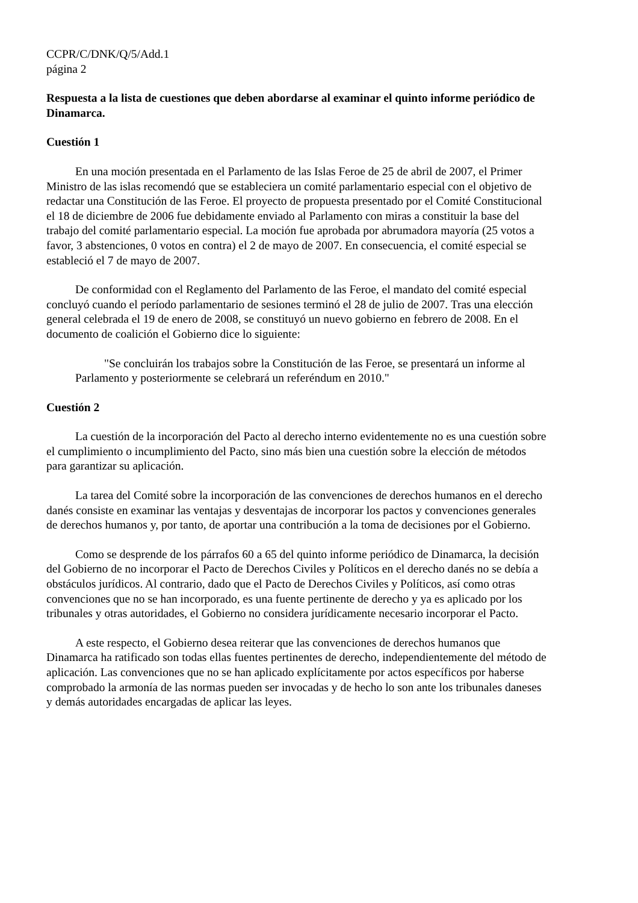CCPR/C/DNK/Q/5/Add.1
página 2
Respuesta a la lista de cuestiones que deben abordarse al examinar el quinto informe periódico de Dinamarca.
Cuestión 1
En una moción presentada en el Parlamento de las Islas Feroe de 25 de abril de 2007, el Primer Ministro de las islas recomendó que se estableciera un comité parlamentario especial con el objetivo de redactar una Constitución de las Feroe. El proyecto de propuesta presentado por el Comité Constitucional el 18 de diciembre de 2006 fue debidamente enviado al Parlamento con miras a constituir la base del trabajo del comité parlamentario especial. La moción fue aprobada por abrumadora mayoría (25 votos a favor, 3 abstenciones, 0 votos en contra) el 2 de mayo de 2007. En consecuencia, el comité especial se estableció el 7 de mayo de 2007.
De conformidad con el Reglamento del Parlamento de las Feroe, el mandato del comité especial concluyó cuando el período parlamentario de sesiones terminó el 28 de julio de 2007. Tras una elección general celebrada el 19 de enero de 2008, se constituyó un nuevo gobierno en febrero de 2008. En el documento de coalición el Gobierno dice lo siguiente:
"Se concluirán los trabajos sobre la Constitución de las Feroe, se presentará un informe al Parlamento y posteriormente se celebrará un referéndum en 2010."
Cuestión 2
La cuestión de la incorporación del Pacto al derecho interno evidentemente no es una cuestión sobre el cumplimiento o incumplimiento del Pacto, sino más bien una cuestión sobre la elección de métodos para garantizar su aplicación.
La tarea del Comité sobre la incorporación de las convenciones de derechos humanos en el derecho danés consiste en examinar las ventajas y desventajas de incorporar los pactos y convenciones generales de derechos humanos y, por tanto, de aportar una contribución a la toma de decisiones por el Gobierno.
Como se desprende de los párrafos 60 a 65 del quinto informe periódico de Dinamarca, la decisión del Gobierno de no incorporar el Pacto de Derechos Civiles y Políticos en el derecho danés no se debía a obstáculos jurídicos. Al contrario, dado que el Pacto de Derechos Civiles y Políticos, así como otras convenciones que no se han incorporado, es una fuente pertinente de derecho y ya es aplicado por los tribunales y otras autoridades, el Gobierno no considera jurídicamente necesario incorporar el Pacto.
A este respecto, el Gobierno desea reiterar que las convenciones de derechos humanos que Dinamarca ha ratificado son todas ellas fuentes pertinentes de derecho, independientemente del método de aplicación. Las convenciones que no se han aplicado explícitamente por actos específicos por haberse comprobado la armonía de las normas pueden ser invocadas y de hecho lo son ante los tribunales daneses y demás autoridades encargadas de aplicar las leyes.